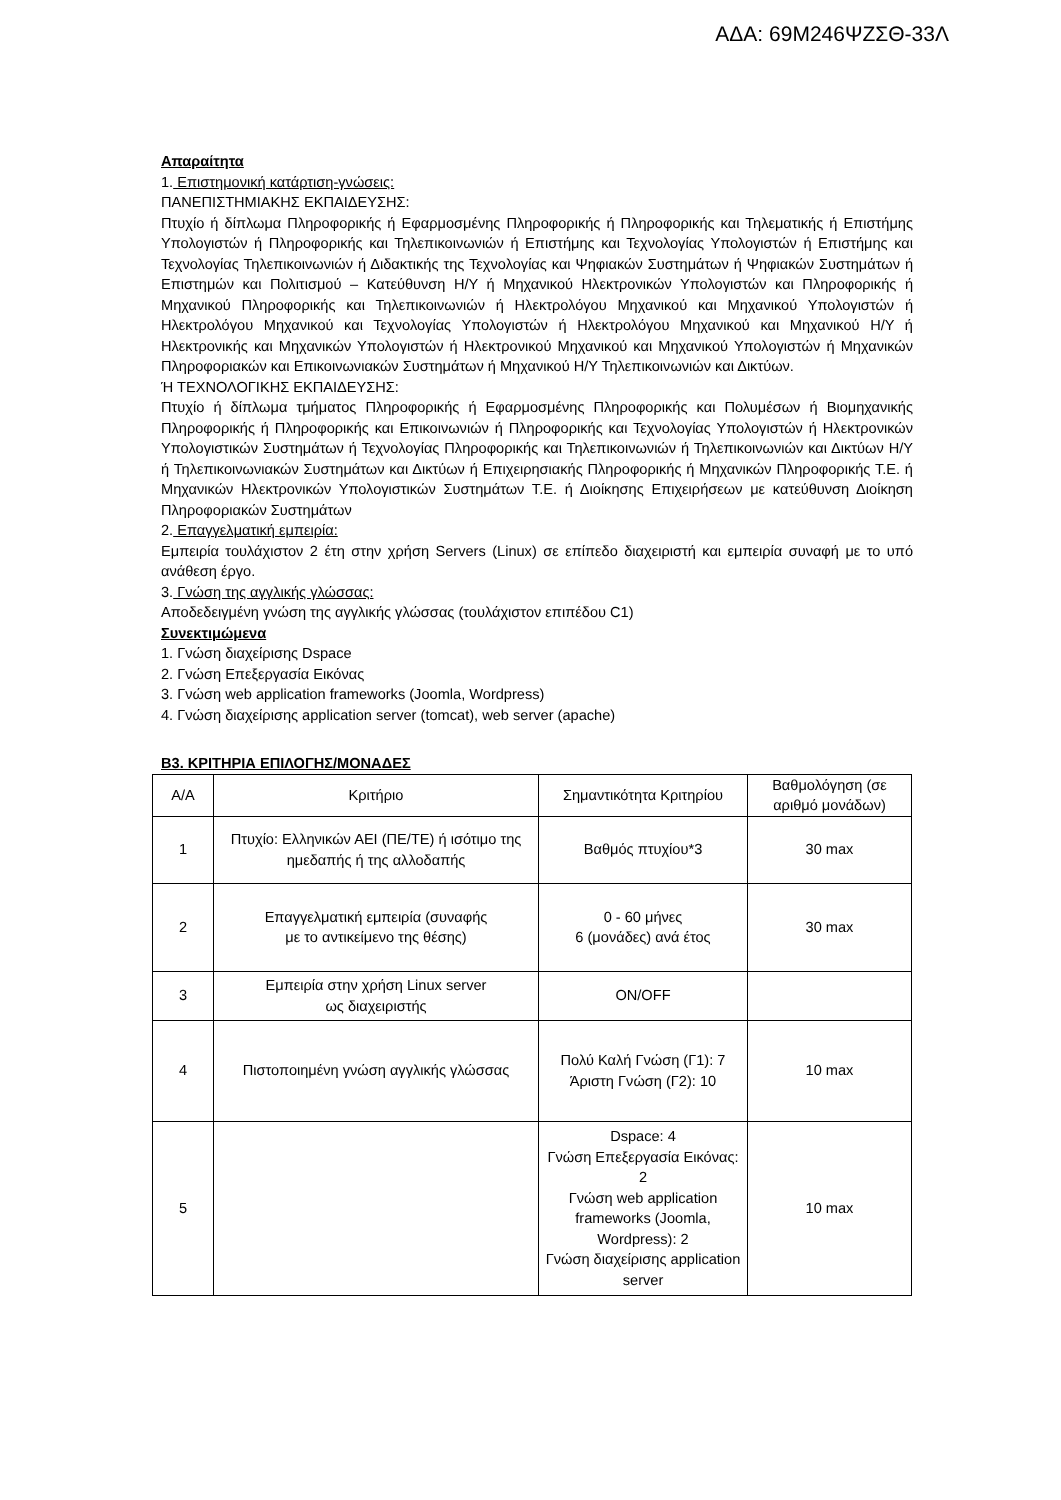ΑΔΑ: 69Μ246ΨΖΣΘ-33Λ
Απαραίτητα
1. Επιστημονική κατάρτιση-γνώσεις:
ΠΑΝΕΠΙΣΤΗΜΙΑΚΗΣ ΕΚΠΑΙΔΕΥΣΗΣ:
Πτυχίο ή δίπλωμα Πληροφορικής ή Εφαρμοσμένης Πληροφορικής ή Πληροφορικής και Τηλεματικής ή Επιστήμης Υπολογιστών ή Πληροφορικής και Τηλεπικοινωνιών ή Επιστήμης και Τεχνολογίας Υπολογιστών ή Επιστήμης και Τεχνολογίας Τηλεπικοινωνιών ή Διδακτικής της Τεχνολογίας και Ψηφιακών Συστημάτων ή Ψηφιακών Συστημάτων ή Επιστημών και Πολιτισμού – Κατεύθυνση Η/Υ ή Μηχανικού Ηλεκτρονικών Υπολογιστών και Πληροφορικής ή Μηχανικού Πληροφορικής και Τηλεπικοινωνιών ή Ηλεκτρολόγου Μηχανικού και Μηχανικού Υπολογιστών ή Ηλεκτρολόγου Μηχανικού και Τεχνολογίας Υπολογιστών ή Ηλεκτρολόγου Μηχανικού και Μηχανικού Η/Υ ή Ηλεκτρονικής και Μηχανικών Υπολογιστών ή Ηλεκτρονικού Μηχανικού και Μηχανικού Υπολογιστών ή Μηχανικών Πληροφοριακών και Επικοινωνιακών Συστημάτων ή Μηχανικού Η/Υ Τηλεπικοινωνιών και Δικτύων.
Ή ΤΕΧΝΟΛΟΓΙΚΗΣ ΕΚΠΑΙΔΕΥΣΗΣ:
Πτυχίο ή δίπλωμα τμήματος Πληροφορικής ή Εφαρμοσμένης Πληροφορικής και Πολυμέσων ή Βιομηχανικής Πληροφορικής ή Πληροφορικής και Επικοινωνιών ή Πληροφορικής και Τεχνολογίας Υπολογιστών ή Ηλεκτρονικών Υπολογιστικών Συστημάτων ή Τεχνολογίας Πληροφορικής και Τηλεπικοινωνιών ή Τηλεπικοινωνιών και Δικτύων Η/Υ ή Τηλεπικοινωνιακών Συστημάτων και Δικτύων ή Επιχειρησιακής Πληροφορικής ή Μηχανικών Πληροφορικής Τ.Ε. ή Μηχανικών Ηλεκτρονικών Υπολογιστικών Συστημάτων Τ.Ε. ή Διοίκησης Επιχειρήσεων με κατεύθυνση Διοίκηση Πληροφοριακών Συστημάτων
2. Επαγγελματική εμπειρία:
Εμπειρία τουλάχιστον 2 έτη στην χρήση Servers (Linux) σε επίπεδο διαχειριστή και εμπειρία συναφή με το υπό ανάθεση έργο.
3. Γνώση της αγγλικής γλώσσας:
Αποδεδειγμένη γνώση της αγγλικής γλώσσας (τουλάχιστον επιπέδου C1)
Συνεκτιμώμενα
1. Γνώση διαχείρισης Dspace
2. Γνώση Επεξεργασία Εικόνας
3. Γνώση web application frameworks (Joomla, Wordpress)
4. Γνώση διαχείρισης application server (tomcat), web server (apache)
Β3. ΚΡΙΤΗΡΙΑ ΕΠΙΛΟΓΗΣ/ΜΟΝΑΔΕΣ
| Α/Α | Κριτήριο | Σημαντικότητα Κριτηρίου | Βαθμολόγηση (σε αριθμό μονάδων) |
| 1 | Πτυχίο: Ελληνικών ΑΕΙ (ΠΕ/ΤΕ) ή ισότιμο της ημεδαπής ή της αλλοδαπής | Βαθμός πτυχίου*3 | 30 max |
| 2 | Επαγγελματική εμπειρία (συναφής με το αντικείμενο της θέσης) | 0 - 60 μήνες 6 (μονάδες) ανά έτος | 30 max |
| 3 | Εμπειρία στην χρήση Linux server ως διαχειριστής | ON/OFF | |
| 4 | Πιστοποιημένη γνώση αγγλικής γλώσσας | Πολύ Καλή Γνώση (Γ1): 7 Άριστη Γνώση (Γ2): 10 | 10 max |
| 5 | | Dspace: 4 Γνώση Επεξεργασία Εικόνας: 2 Γνώση web application frameworks (Joomla, Wordpress): 2 Γνώση διαχείρισης application server | 10 max |